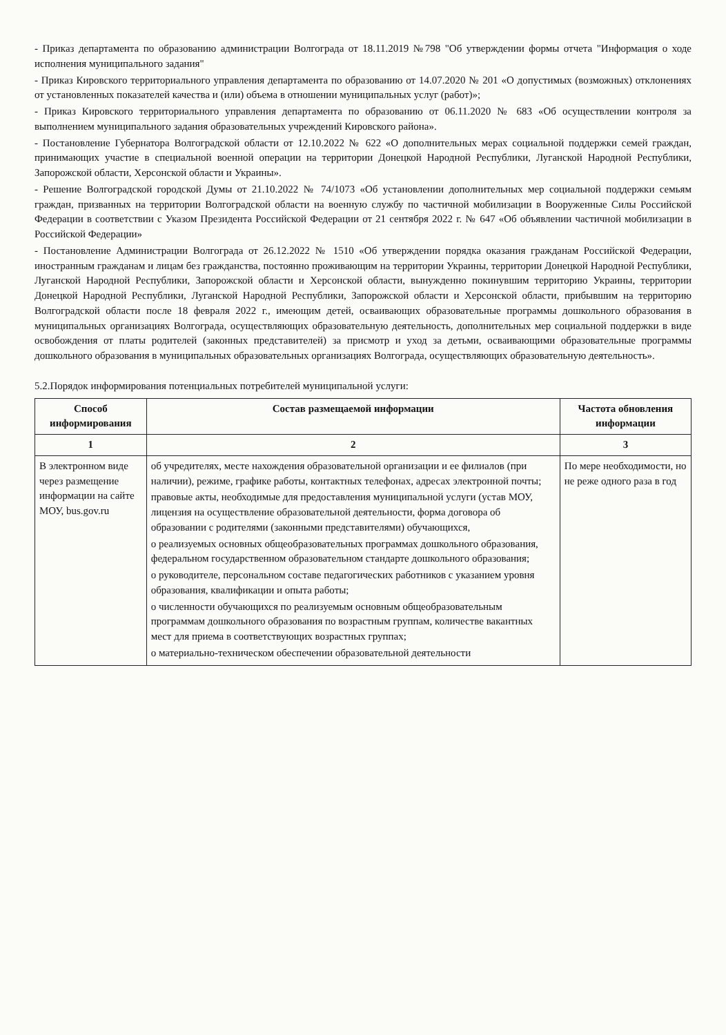- Приказ департамента по образованию администрации Волгограда от 18.11.2019 №798 "Об утверждении формы отчета "Информация о ходе исполнения муниципального задания"
- Приказ Кировского территориального управления департамента по образованию от 14.07.2020 № 201 «О допустимых (возможных) отклонениях от установленных показателей качества и (или) объема в отношении муниципальных услуг (работ)»;
- Приказ Кировского территориального управления департамента по образованию от 06.11.2020 № 683 «Об осуществлении контроля за выполнением муниципального задания образовательных учреждений Кировского района».
- Постановление Губернатора Волгоградской области от 12.10.2022 № 622 «О дополнительных мерах социальной поддержки семей граждан, принимающих участие в специальной военной операции на территории Донецкой Народной Республики, Луганской Народной Республики, Запорожской области, Херсонской области и Украины».
- Решение Волгоградской городской Думы от 21.10.2022 № 74/1073 «Об установлении дополнительных мер социальной поддержки семьям граждан, призванных на территории Волгоградской области на военную службу по частичной мобилизации в Вооруженные Силы Российской Федерации в соответствии с Указом Президента Российской Федерации от 21 сентября 2022 г. № 647 «Об объявлении частичной мобилизации в Российской Федерации»
- Постановление Администрации Волгограда от 26.12.2022 № 1510 «Об утверждении порядка оказания гражданам Российской Федерации, иностранным гражданам и лицам без гражданства, постоянно проживающим на территории Украины, территории Донецкой Народной Республики, Луганской Народной Республики, Запорожской области и Херсонской области, вынужденно покинувшим территорию Украины, территории Донецкой Народной Республики, Луганской Народной Республики, Запорожской области и Херсонской области, прибывшим на территорию Волгоградской области после 18 февраля 2022 г., имеющим детей, осваивающих образовательные программы дошкольного образования в муниципальных организациях Волгограда, осуществляющих образовательную деятельность, дополнительных мер социальной поддержки в виде освобождения от платы родителей (законных представителей) за присмотр и уход за детьми, осваивающими образовательные программы дошкольного образования в муниципальных образовательных организациях Волгограда, осуществляющих образовательную деятельность».
5.2.Порядок информирования потенциальных потребителей муниципальной услуги:
| Способ информирования | Состав размещаемой информации | Частота обновления информации |
| --- | --- | --- |
| 1 | 2 | 3 |
| В электронном виде через размещение информации на сайте МОУ, bus.gov.ru | об учредителях, месте нахождения образовательной организации и ее филиалов (при наличии), режиме, графике работы, контактных телефонах, адресах электронной почты; правовые акты, необходимые для предоставления муниципальной услуги (устав МОУ, лицензия на осуществление образовательной деятельности, форма договора об образовании с родителями (законными представителями) обучающихся, о реализуемых основных общеобразовательных программах дошкольного образования, федеральном государственном образовательном стандарте дошкольного образования; о руководителе, персональном составе педагогических работников с указанием уровня образования, квалификации и опыта работы; о численности обучающихся по реализуемым основным общеобразовательным программам дошкольного образования по возрастным группам, количестве вакантных мест для приема в соответствующих возрастных группах; о материально-техническом обеспечении образовательной деятельности | По мере необходимости, но не реже одного раза в год |